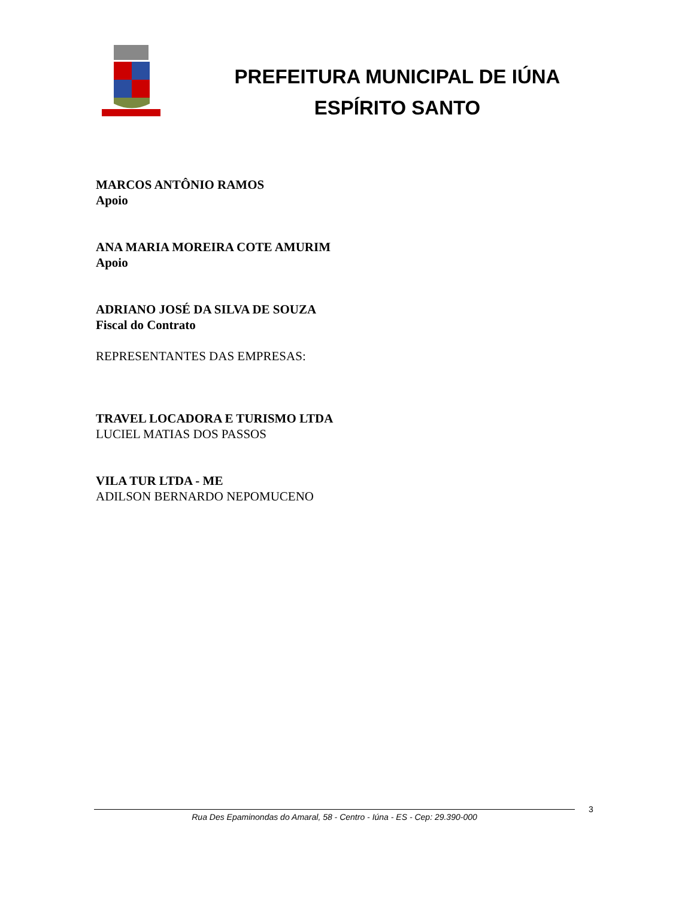PREFEITURA MUNICIPAL DE IÚNA
ESPÍRITO SANTO
MARCOS ANTÔNIO RAMOS
Apoio
ANA MARIA MOREIRA COTE AMURIM
Apoio
ADRIANO JOSÉ DA SILVA DE SOUZA
Fiscal do Contrato
REPRESENTANTES DAS EMPRESAS:
TRAVEL LOCADORA E TURISMO LTDA
LUCIEL MATIAS DOS PASSOS
VILA TUR LTDA - ME
ADILSON BERNARDO NEPOMUCENO
Rua Des Epaminondas do Amaral, 58 - Centro - Iúna - ES - Cep: 29.390-000 3